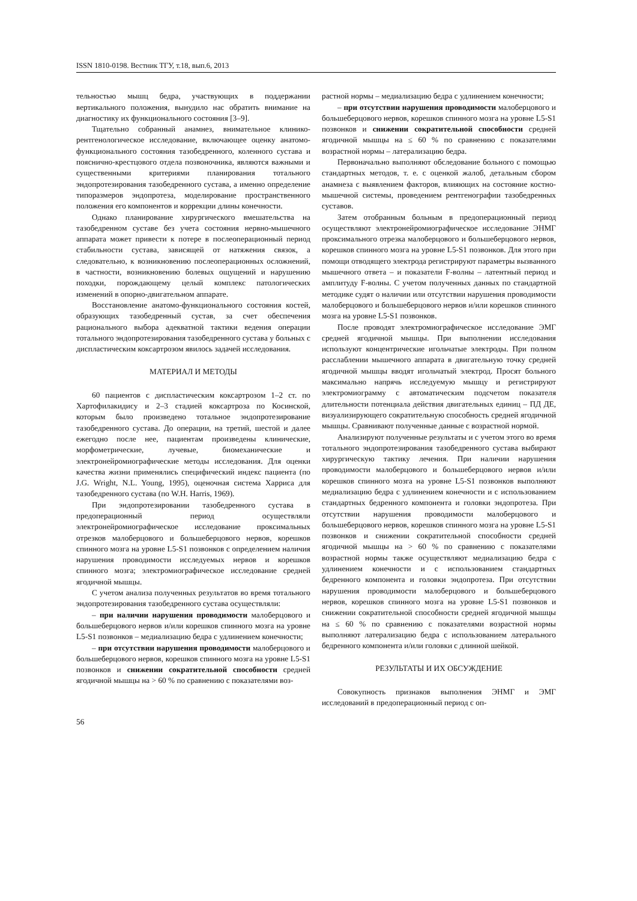ISSN 1810-0198. Вестник ТГУ, т.18, вып.6, 2013
тельностью мышц бедра, участвующих в поддержании вертикального положения, вынудило нас обратить внимание на диагностику их функционального состояния [3–9].
Тщательно собранный анамнез, внимательное клинико-рентгенологическое исследование, включающее оценку анатомо-функционального состояния тазобедренного, коленного сустава и пояснично-крестцового отдела позвоночника, являются важными и существенными критериями планирования тотального эндопротезирования тазобедренного сустава, а именно определение типоразмеров эндопротеза, моделирование пространственного положения его компонентов и коррекции длины конечности.
Однако планирование хирургического вмешательства на тазобедренном суставе без учета состояния нервно-мышечного аппарата может привести к потере в послеоперационный период стабильности сустава, зависящей от натяжения связок, а следовательно, к возникновению послеоперационных осложнений, в частности, возникновению болевых ощущений и нарушению походки, порождающему целый комплекс патологических изменений в опорно-двигательном аппарате.
Восстановление анатомо-функционального состояния костей, образующих тазобедренный сустав, за счет обеспечения рационального выбора адекватной тактики ведения операции тотального эндопротезирования тазобедренного сустава у больных с диспластическим коксартрозом явилось задачей исследования.
МАТЕРИАЛ И МЕТОДЫ
60 пациентов с диспластическим коксартрозом 1–2 ст. по Хартофилакидису и 2–3 стадией коксартроза по Косинской, которым было произведено тотальное эндопротезирование тазобедренного сустава. До операции, на третий, шестой и далее ежегодно после нее, пациентам произведены клинические, морфометрические, лучевые, биомеханические и электронейромиографические методы исследования. Для оценки качества жизни применялись специфический индекс пациента (по J.G. Wright, N.L. Young, 1995), оценочная система Харриса для тазобедренного сустава (по W.H. Harris, 1969).
При эндопротезировании тазобедренного сустава в предоперационный период осуществляли электронейромиографическое исследование проксимальных отрезков малоберцового и большеберцового нервов, корешков спинного мозга на уровне L5-S1 позвонков с определением наличия нарушения проводимости исследуемых нервов и корешков спинного мозга; электромиографическое исследование средней ягодичной мышцы.
С учетом анализа полученных результатов во время тотального эндопротезирования тазобедренного сустава осуществляли:
– при наличии нарушения проводимости малоберцового и большеберцового нервов и/или корешков спинного мозга на уровне L5-S1 позвонков – медиализацию бедра с удлинением конечности;
– при отсутствии нарушения проводимости малоберцового и большеберцового нервов, корешков спинного мозга на уровне L5-S1 позвонков и снижении сократительной способности средней ягодичной мышцы на > 60 % по сравнению с показателями воз-
растной нормы – медиализацию бедра с удлинением конечности;
– при отсутствии нарушения проводимости малоберцового и большеберцового нервов, корешков спинного мозга на уровне L5-S1 позвонков и снижении сократительной способности средней ягодичной мышцы на ≤ 60 % по сравнению с показателями возрастной нормы – латерализацию бедра.
Первоначально выполняют обследование больного с помощью стандартных методов, т. е. с оценкой жалоб, детальным сбором анамнеза с выявлением факторов, влияющих на состояние костно-мышечной системы, проведением рентгенографии тазобедренных суставов.
Затем отобранным больным в предоперационный период осуществляют электронейромиографическое исследование ЭНМГ проксимального отрезка малоберцового и большеберцового нервов, корешков спинного мозга на уровне L5-S1 позвонков. Для этого при помощи отводящего электрода регистрируют параметры вызванного мышечного ответа – и показатели F-волны – латентный период и амплитуду F-волны. С учетом полученных данных по стандартной методике судят о наличии или отсутствии нарушения проводимости малоберцового и большеберцового нервов и/или корешков спинного мозга на уровне L5-S1 позвонков.
После проводят электромиографическое исследование ЭМГ средней ягодичной мышцы. При выполнении исследования используют концентрические игольчатые электроды. При полном расслаблении мышечного аппарата в двигательную точку средней ягодичной мышцы вводят игольчатый электрод. Просят больного максимально напрячь исследуемую мышцу и регистрируют электромиограмму с автоматическим подсчетом показателя длительности потенциала действия двигательных единиц – ПД ДЕ, визуализирующего сократительную способность средней ягодичной мышцы. Сравнивают полученные данные с возрастной нормой.
Анализируют полученные результаты и с учетом этого во время тотального эндопротезирования тазобедренного сустава выбирают хирургическую тактику лечения. При наличии нарушения проводимости малоберцового и большеберцового нервов и/или корешков спинного мозга на уровне L5-S1 позвонков выполняют медиализацию бедра с удлинением конечности и с использованием стандартных бедренного компонента и головки эндопротеза. При отсутствии нарушения проводимости малоберцового и большеберцового нервов, корешков спинного мозга на уровне L5-S1 позвонков и снижении сократительной способности средней ягодичной мышцы на > 60 % по сравнению с показателями возрастной нормы также осуществляют медиализацию бедра с удлинением конечности и с использованием стандартных бедренного компонента и головки эндопротеза. При отсутствии нарушения проводимости малоберцового и большеберцового нервов, корешков спинного мозга на уровне L5-S1 позвонков и снижении сократительной способности средней ягодичной мышцы на ≤ 60 % по сравнению с показателями возрастной нормы выполняют латерализацию бедра с использованием латерального бедренного компонента и/или головки с длинной шейкой.
РЕЗУЛЬТАТЫ И ИХ ОБСУЖДЕНИЕ
Совокупность признаков выполнения ЭНМГ и ЭМГ исследований в предоперационный период с оп-
56